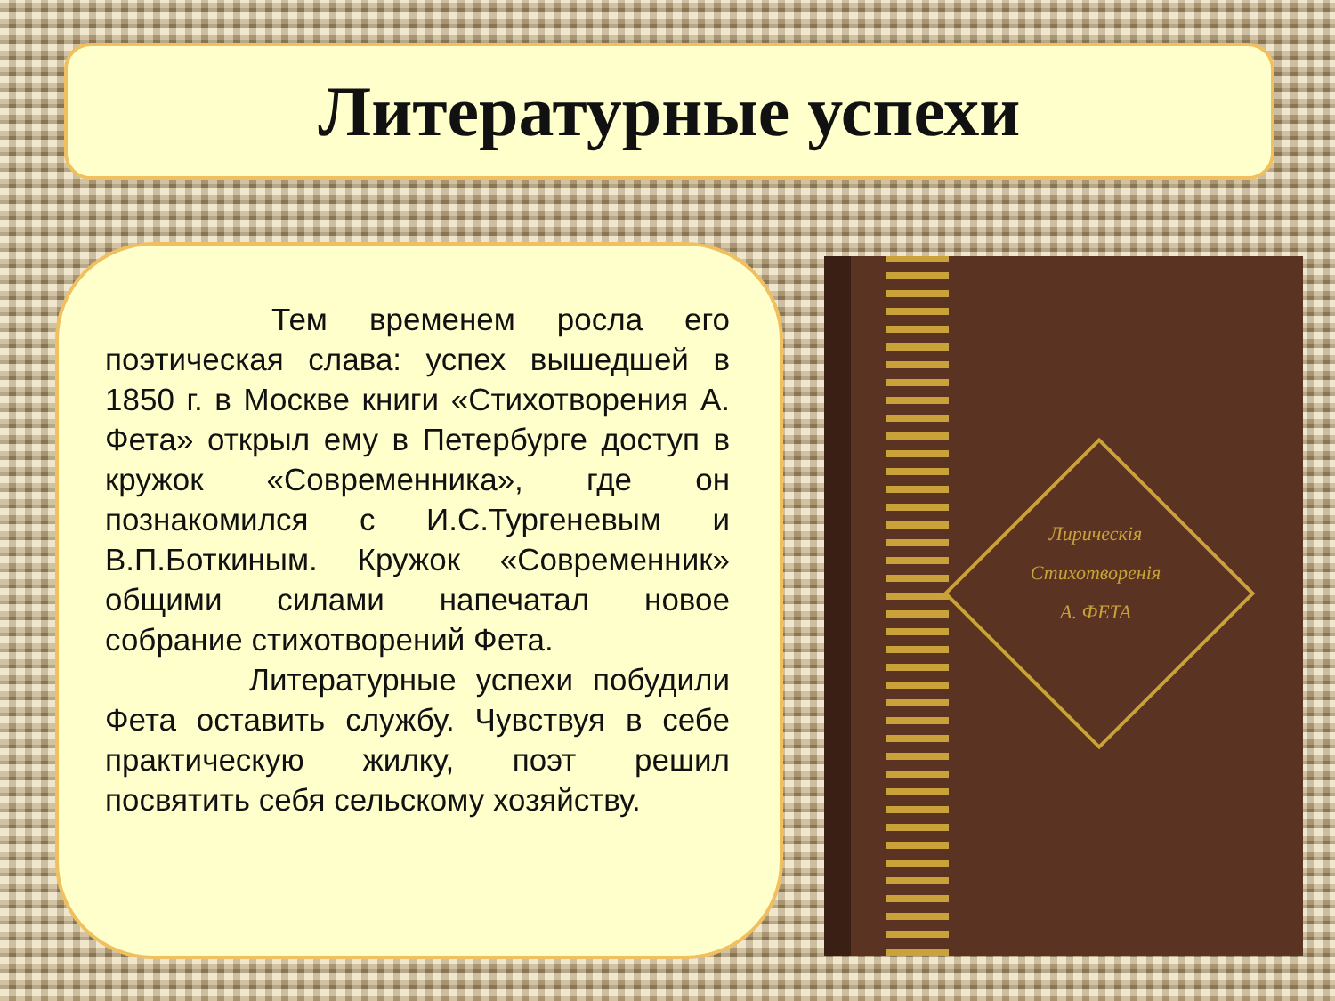Литературные успехи
     Тем временем росла его поэтическая слава: успех вышедшей в 1850 г. в Москве книги «Стихотворения А. Фета» открыл ему в Петербурге доступ в кружок «Современника», где он познакомился с И.С.Тургеневым и В.П.Боткиным. Кружок «Современник» общими силами напечатал новое собрание стихотворений Фета.
     Литературные успехи побудили Фета оставить службу. Чувствуя в себе практическую жилку, поэт решил посвятить себя сельскому хозяйству.
Лирическія
Стихотворенія
А. ФЕТА